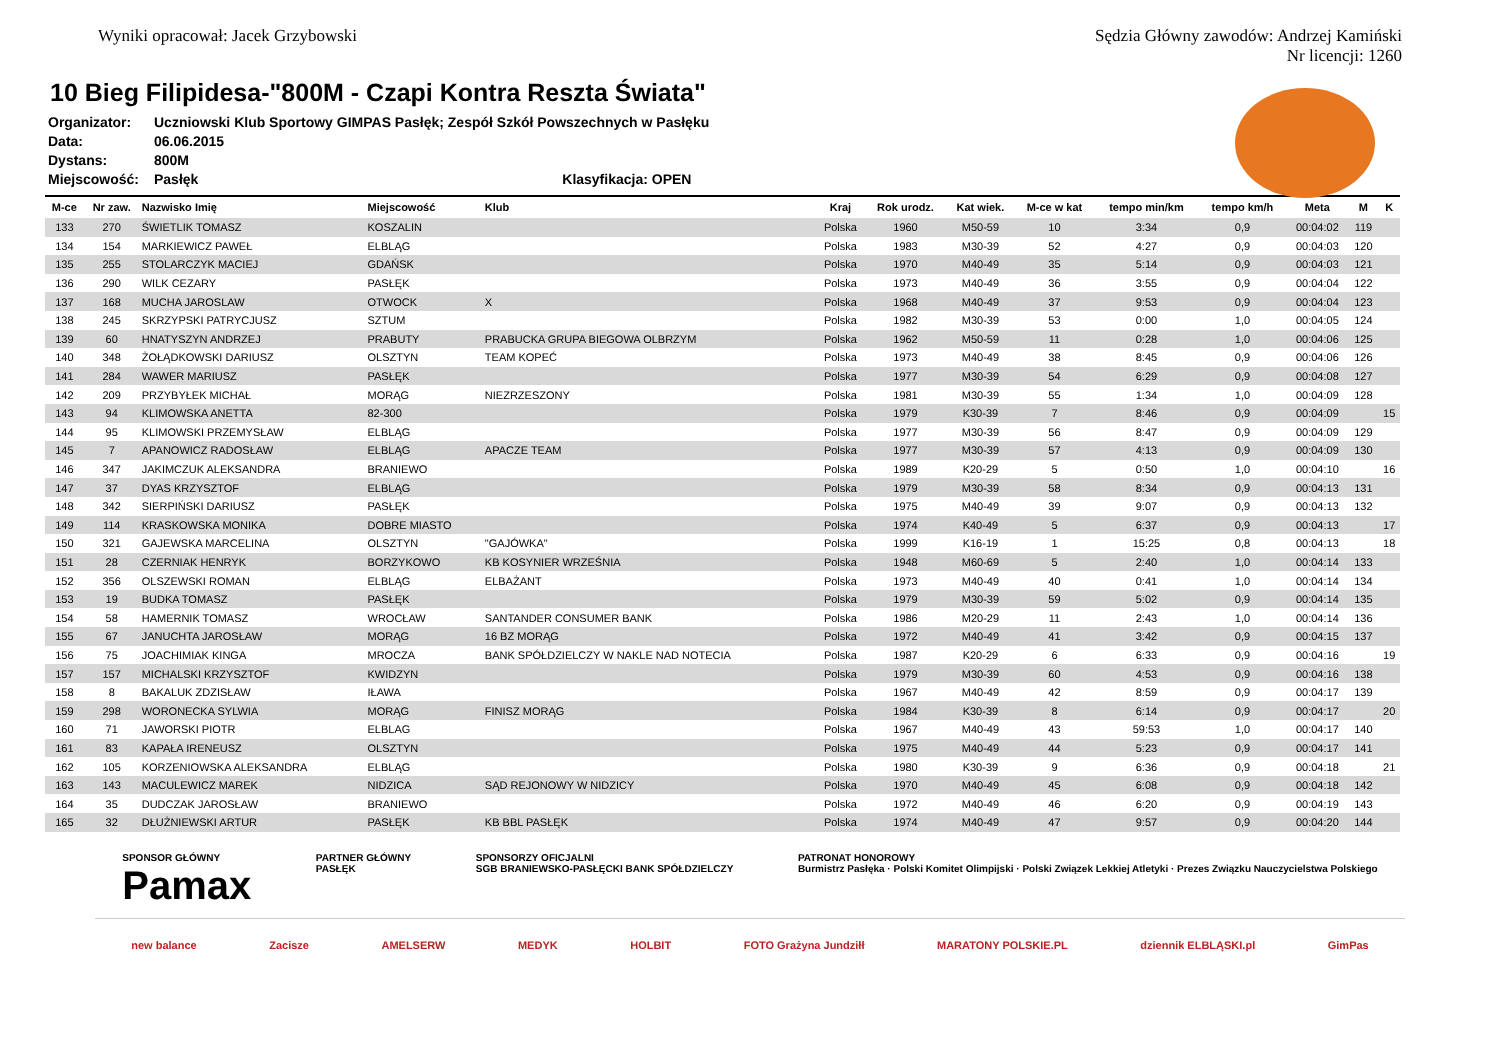Wyniki opracował: Jacek Grzybowski
Sędzia Główny zawodów: Andrzej Kamiński
Nr licencji: 1260
10 Bieg Filipidesa-"800M - Czapi Kontra Reszta Świata"
Organizator: Uczniowski Klub Sportowy GIMPAS Pasłęk; Zespół Szkół Powszechnych w Pasłęku
Data: 06.06.2015
Dystans: 800M
Miejscowość: Pasłęk Klasyfikacja: OPEN
| M-ce | Nr zaw. | Nazwisko Imię | Miejscowość | Klub | Kraj | Rok urodz. | Kat wiek. | M-ce w kat | tempo min/km | tempo km/h | Meta | M | K |
| --- | --- | --- | --- | --- | --- | --- | --- | --- | --- | --- | --- | --- | --- |
| 133 | 270 | ŚWIETLIK TOMASZ | KOSZALIN | | Polska | 1960 | M50-59 | 10 | 3:34 | 0,9 | 00:04:02 | 119 | |
| 134 | 154 | MARKIEWICZ PAWEŁ | ELBLĄG | | Polska | 1983 | M30-39 | 52 | 4:27 | 0,9 | 00:04:03 | 120 | |
| 135 | 255 | STOLARCZYK MACIEJ | GDAŃSK | | Polska | 1970 | M40-49 | 35 | 5:14 | 0,9 | 00:04:03 | 121 | |
| 136 | 290 | WILK CEZARY | PASŁĘK | | Polska | 1973 | M40-49 | 36 | 3:55 | 0,9 | 00:04:04 | 122 | |
| 137 | 168 | MUCHA JAROSLAW | OTWOCK | X | Polska | 1968 | M40-49 | 37 | 9:53 | 0,9 | 00:04:04 | 123 | |
| 138 | 245 | SKRZYPSKI PATRYCJUSZ | SZTUM | | Polska | 1982 | M30-39 | 53 | 0:00 | 1,0 | 00:04:05 | 124 | |
| 139 | 60 | HNATYSZYN ANDRZEJ | PRABUTY | PRABUCKA GRUPA BIEGOWA OLBRZYM | Polska | 1962 | M50-59 | 11 | 0:28 | 1,0 | 00:04:06 | 125 | |
| 140 | 348 | ŻOŁĄDKOWSKI DARIUSZ | OLSZTYN | TEAM KOPEĆ | Polska | 1973 | M40-49 | 38 | 8:45 | 0,9 | 00:04:06 | 126 | |
| 141 | 284 | WAWER MARIUSZ | PASŁĘK | | Polska | 1977 | M30-39 | 54 | 6:29 | 0,9 | 00:04:08 | 127 | |
| 142 | 209 | PRZYBYŁEK MICHAŁ | MORĄG | NIEZRZESZONY | Polska | 1981 | M30-39 | 55 | 1:34 | 1,0 | 00:04:09 | 128 | |
| 143 | 94 | KLIMOWSKA ANETTA | 82-300 | | Polska | 1979 | K30-39 | 7 | 8:46 | 0,9 | 00:04:09 | | 15 |
| 144 | 95 | KLIMOWSKI PRZEMYSŁAW | ELBLĄG | | Polska | 1977 | M30-39 | 56 | 8:47 | 0,9 | 00:04:09 | 129 | |
| 145 | 7 | APANOWICZ RADOSŁAW | ELBLĄG | APACZE TEAM | Polska | 1977 | M30-39 | 57 | 4:13 | 0,9 | 00:04:09 | 130 | |
| 146 | 347 | JAKIMCZUK ALEKSANDRA | BRANIEWO | | Polska | 1989 | K20-29 | 5 | 0:50 | 1,0 | 00:04:10 | | 16 |
| 147 | 37 | DYAS KRZYSZTOF | ELBLĄG | | Polska | 1979 | M30-39 | 58 | 8:34 | 0,9 | 00:04:13 | 131 | |
| 148 | 342 | SIERPIŃSKI DARIUSZ | PASŁĘK | | Polska | 1975 | M40-49 | 39 | 9:07 | 0,9 | 00:04:13 | 132 | |
| 149 | 114 | KRASKOWSKA MONIKA | DOBRE MIASTO | | Polska | 1974 | K40-49 | 5 | 6:37 | 0,9 | 00:04:13 | | 17 |
| 150 | 321 | GAJEWSKA MARCELINA | OLSZTYN | "GAJÓWKA" | Polska | 1999 | K16-19 | 1 | 15:25 | 0,8 | 00:04:13 | | 18 |
| 151 | 28 | CZERNIAK HENRYK | BORZYKOWO | KB KOSYNIER WRZEŚNIA | Polska | 1948 | M60-69 | 5 | 2:40 | 1,0 | 00:04:14 | 133 | |
| 152 | 356 | OLSZEWSKI ROMAN | ELBLĄG | ELBAŻANT | Polska | 1973 | M40-49 | 40 | 0:41 | 1,0 | 00:04:14 | 134 | |
| 153 | 19 | BUDKA TOMASZ | PASŁĘK | | Polska | 1979 | M30-39 | 59 | 5:02 | 0,9 | 00:04:14 | 135 | |
| 154 | 58 | HAMERNIK TOMASZ | WROCŁAW | SANTANDER CONSUMER BANK | Polska | 1986 | M20-29 | 11 | 2:43 | 1,0 | 00:04:14 | 136 | |
| 155 | 67 | JANUCHTA JAROSŁAW | MORĄG | 16 BZ MORĄG | Polska | 1972 | M40-49 | 41 | 3:42 | 0,9 | 00:04:15 | 137 | |
| 156 | 75 | JOACHIMIAK KINGA | MROCZA | BANK SPÓŁDZIELCZY W NAKLE NAD NOTECIA | Polska | 1987 | K20-29 | 6 | 6:33 | 0,9 | 00:04:16 | | 19 |
| 157 | 157 | MICHALSKI KRZYSZTOF | KWIDZYN | | Polska | 1979 | M30-39 | 60 | 4:53 | 0,9 | 00:04:16 | 138 | |
| 158 | 8 | BAKALUK ZDZISŁAW | IŁAWA | | Polska | 1967 | M40-49 | 42 | 8:59 | 0,9 | 00:04:17 | 139 | |
| 159 | 298 | WORONECKA SYLWIA | MORĄG | FINISZ MORĄG | Polska | 1984 | K30-39 | 8 | 6:14 | 0,9 | 00:04:17 | | 20 |
| 160 | 71 | JAWORSKI PIOTR | ELBLAG | | Polska | 1967 | M40-49 | 43 | 59:53 | 1,0 | 00:04:17 | 140 | |
| 161 | 83 | KAPAŁA IRENEUSZ | OLSZTYN | | Polska | 1975 | M40-49 | 44 | 5:23 | 0,9 | 00:04:17 | 141 | |
| 162 | 105 | KORZENIOWSKA ALEKSANDRA | ELBLĄG | | Polska | 1980 | K30-39 | 9 | 6:36 | 0,9 | 00:04:18 | | 21 |
| 163 | 143 | MACULEWICZ MAREK | NIDZICA | SĄD REJONOWY W NIDZICY | Polska | 1970 | M40-49 | 45 | 6:08 | 0,9 | 00:04:18 | 142 | |
| 164 | 35 | DUDCZAK JAROSŁAW | BRANIEWO | | Polska | 1972 | M40-49 | 46 | 6:20 | 0,9 | 00:04:19 | 143 | |
| 165 | 32 | DŁUŻNIEWSKI ARTUR | PASŁĘK | KB BBL PASŁĘK | Polska | 1974 | M40-49 | 47 | 9:57 | 0,9 | 00:04:20 | 144 | |
SPONSOR GŁÓWNY
Pamax
PARTNER GŁÓWNY
PASŁĘK
SPONSORZY OFICJALNI
SGB BRANIEWSKO-PASŁĘCKI BANK SPÓŁDZIELCZY
PATRONAT HONOROWY
Burmistrz Pasłęka · Polski Komitet Olimpijski · Polski Związek Lekkiej Atletyki · Prezes Związku Nauczycielstwa Polskiego
new balance Zacisze AMELSERW MEDYK HOLBIT FOTO Grażyna Jundziłł MARATONY POLSKIE.PL dziennik ELBLĄSKI.pl GimPas